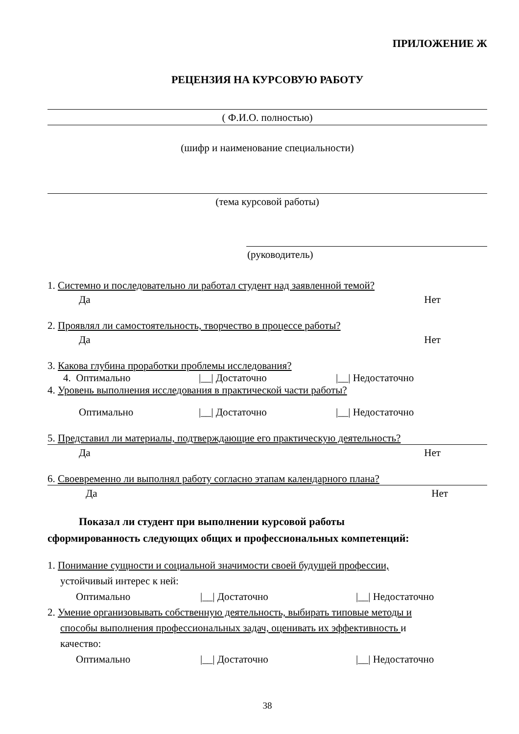ПРИЛОЖЕНИЕ Ж
РЕЦЕНЗИЯ НА КУРСОВУЮ РАБОТУ
( Ф.И.О. полностью)
(шифр и наименование специальности)
(тема курсовой работы)
(руководитель)
1. Системно и последовательно ли работал студент над заявленной темой?
Да Нет
2. Проявлял ли самостоятельность, творчество в процессе работы?
Да Нет
3. Какова глубина проработки проблемы исследования?
4. Оптимально |__| Достаточно |__| Недостаточно
4. Уровень выполнения исследования в практической части работы?
Оптимально |__| Достаточно |__| Недостаточно
5. Представил ли материалы, подтверждающие его практическую деятельность?
Да Нет
6. Своевременно ли выполнял работу согласно этапам календарного плана?
Да Нет
Показал ли студент при выполнении курсовой работы
сформированность следующих общих и профессиональных компетенций:
1. Понимание сущности и социальной значимости своей будущей профессии,
устойчивый интерес к ней:
Оптимально |__| Достаточно |__| Недостаточно
2. Умение организовывать собственную деятельность, выбирать типовые методы и
способы выполнения профессиональных задач, оценивать их эффективность и
качество:
Оптимально |__| Достаточно |__| Недостаточно
38